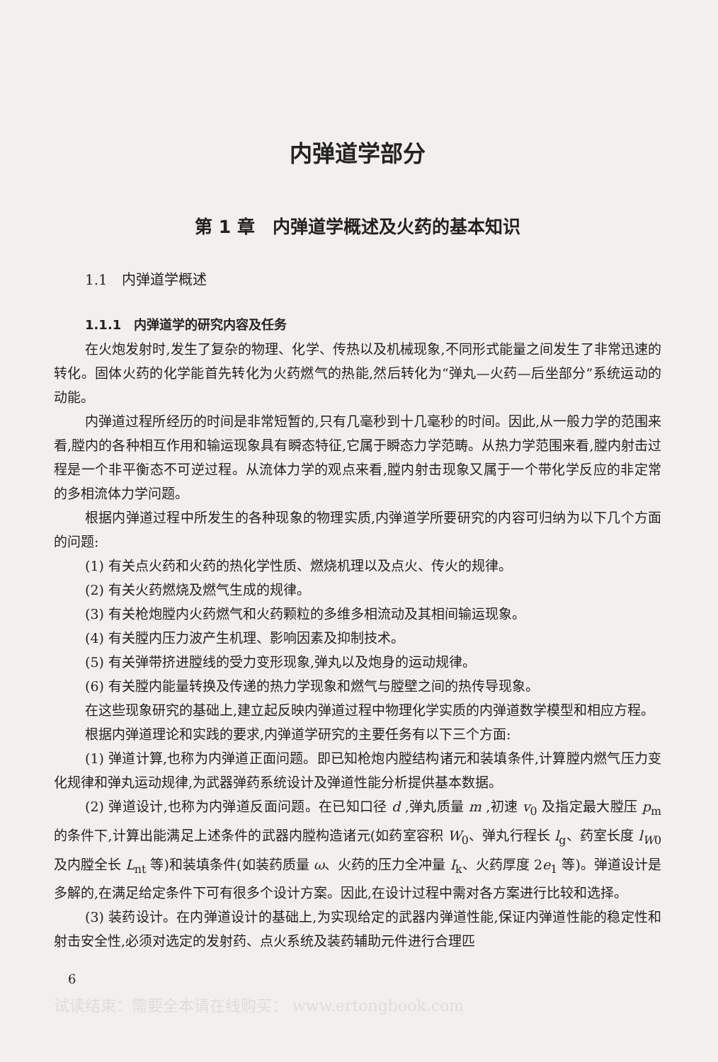内弹道学部分
第 1 章　内弹道学概述及火药的基本知识
1.1　内弹道学概述
1.1.1　内弹道学的研究内容及任务
在火炮发射时,发生了复杂的物理、化学、传热以及机械现象,不同形式能量之间发生了非常迅速的转化。固体火药的化学能首先转化为火药燃气的热能,然后转化为“弹丸—火药—后坐部分”系统运动的动能。
内弹道过程所经历的时间是非常短暂的,只有几毫秒到十几毫秒的时间。因此,从一般力学的范围来看,膛内的各种相互作用和输运现象具有瞬态特征,它属于瞬态力学范畴。从热力学范围来看,膛内射击过程是一个非平衡态不可逆过程。从流体力学的观点来看,膛内射击现象又属于一个带化学反应的非定常的多相流体力学问题。
根据内弹道过程中所发生的各种现象的物理实质,内弹道学所要研究的内容可归纳为以下几个方面的问题:
(1) 有关点火药和火药的热化学性质、燃烧机理以及点火、传火的规律。
(2) 有关火药燃烧及燃气生成的规律。
(3) 有关枪炮膛内火药燃气和火药颗粒的多维多相流动及其相间输运现象。
(4) 有关膛内压力波产生机理、影响因素及抑制技术。
(5) 有关弹带挤进膛线的受力变形现象,弹丸以及炮身的运动规律。
(6) 有关膛内能量转换及传递的热力学现象和燃气与膛壁之间的热传导现象。
在这些现象研究的基础上,建立起反映内弹道过程中物理化学实质的内弹道数学模型和相应方程。
根据内弹道理论和实践的要求,内弹道学研究的主要任务有以下三个方面:
(1) 弹道计算,也称为内弹道正面问题。即已知枪炮内膛结构诸元和装填条件,计算膛内燃气压力变化规律和弹丸运动规律,为武器弹药系统设计及弹道性能分析提供基本数据。
(2) 弹道设计,也称为内弹道反面问题。在已知口径 d ,弹丸质量 m ,初速 v<sub>0</sub> 及指定最大膛压 p<sub>m</sub> 的条件下,计算出能满足上述条件的武器内膛构造诸元(如药室容积 W<sub>0</sub>、弹丸行程长 l<sub>g</sub>、药室长度 l<sub>W0</sub> 及内膛全长 L<sub>nt</sub> 等)和装填条件(如装药质量 ω、火药的压力全冲量 I<sub>k</sub>、火药厚度 2e<sub>1</sub> 等)。弹道设计是多解的,在满足给定条件下可有很多个设计方案。因此,在设计过程中需对各方案进行比较和选择。
(3) 装药设计。在内弹道设计的基础上,为实现给定的武器内弹道性能,保证内弹道性能的稳定性和射击安全性,必须对选定的发射药、点火系统及装药辅助元件进行合理匹
6
试读结束：需要全本请在线购买： www.ertongbook.com